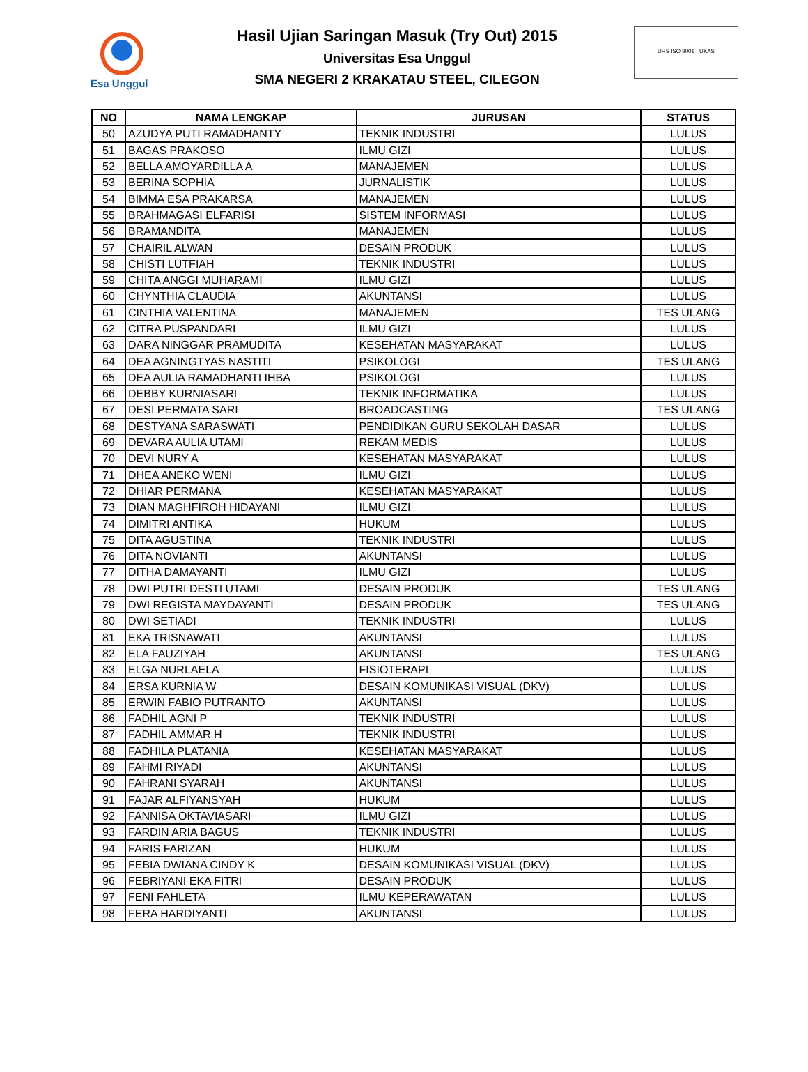Esa Unggul
Hasil Ujian Saringan Masuk (Try Out) 2015
Universitas Esa Unggul
SMA NEGERI 2 KRAKATAU STEEL, CILEGON
URS ISO 9001 · UKAS
| NO | NAMA LENGKAP | JURUSAN | STATUS |
| --- | --- | --- | --- |
| 50 | AZUDYA PUTI RAMADHANTY | TEKNIK INDUSTRI | LULUS |
| 51 | BAGAS PRAKOSO | ILMU GIZI | LULUS |
| 52 | BELLA AMOYARDILLA A | MANAJEMEN | LULUS |
| 53 | BERINA SOPHIA | JURNALISTIK | LULUS |
| 54 | BIMMA ESA PRAKARSA | MANAJEMEN | LULUS |
| 55 | BRAHMAGASI ELFARISI | SISTEM INFORMASI | LULUS |
| 56 | BRAMANDITA | MANAJEMEN | LULUS |
| 57 | CHAIRIL ALWAN | DESAIN PRODUK | LULUS |
| 58 | CHISTI LUTFIAH | TEKNIK INDUSTRI | LULUS |
| 59 | CHITA ANGGI MUHARAMI | ILMU GIZI | LULUS |
| 60 | CHYNTHIA CLAUDIA | AKUNTANSI | LULUS |
| 61 | CINTHIA VALENTINA | MANAJEMEN | TES ULANG |
| 62 | CITRA PUSPANDARI | ILMU GIZI | LULUS |
| 63 | DARA NINGGAR PRAMUDITA | KESEHATAN MASYARAKAT | LULUS |
| 64 | DEA AGNINGTYAS NASTITI | PSIKOLOGI | TES ULANG |
| 65 | DEA AULIA RAMADHANTI IHBA | PSIKOLOGI | LULUS |
| 66 | DEBBY KURNIASARI | TEKNIK INFORMATIKA | LULUS |
| 67 | DESI PERMATA SARI | BROADCASTING | TES ULANG |
| 68 | DESTYANA SARASWATI | PENDIDIKAN GURU SEKOLAH DASAR | LULUS |
| 69 | DEVARA AULIA UTAMI | REKAM MEDIS | LULUS |
| 70 | DEVI NURY A | KESEHATAN MASYARAKAT | LULUS |
| 71 | DHEA ANEKO WENI | ILMU GIZI | LULUS |
| 72 | DHIAR PERMANA | KESEHATAN MASYARAKAT | LULUS |
| 73 | DIAN MAGHFIROH HIDAYANI | ILMU GIZI | LULUS |
| 74 | DIMITRI ANTIKA | HUKUM | LULUS |
| 75 | DITA AGUSTINA | TEKNIK INDUSTRI | LULUS |
| 76 | DITA NOVIANTI | AKUNTANSI | LULUS |
| 77 | DITHA DAMAYANTI | ILMU GIZI | LULUS |
| 78 | DWI PUTRI DESTI UTAMI | DESAIN PRODUK | TES ULANG |
| 79 | DWI REGISTA MAYDAYANTI | DESAIN PRODUK | TES ULANG |
| 80 | DWI SETIADI | TEKNIK INDUSTRI | LULUS |
| 81 | EKA TRISNAWATI | AKUNTANSI | LULUS |
| 82 | ELA FAUZIYAH | AKUNTANSI | TES ULANG |
| 83 | ELGA NURLAELA | FISIOTERAPI | LULUS |
| 84 | ERSA KURNIA W | DESAIN KOMUNIKASI VISUAL (DKV) | LULUS |
| 85 | ERWIN FABIO PUTRANTO | AKUNTANSI | LULUS |
| 86 | FADHIL AGNI P | TEKNIK INDUSTRI | LULUS |
| 87 | FADHIL AMMAR H | TEKNIK INDUSTRI | LULUS |
| 88 | FADHILA PLATANIA | KESEHATAN MASYARAKAT | LULUS |
| 89 | FAHMI RIYADI | AKUNTANSI | LULUS |
| 90 | FAHRANI SYARAH | AKUNTANSI | LULUS |
| 91 | FAJAR ALFIYANSYAH | HUKUM | LULUS |
| 92 | FANNISA OKTAVIASARI | ILMU GIZI | LULUS |
| 93 | FARDIN ARIA BAGUS | TEKNIK INDUSTRI | LULUS |
| 94 | FARIS FARIZAN | HUKUM | LULUS |
| 95 | FEBIA DWIANA CINDY K | DESAIN KOMUNIKASI VISUAL (DKV) | LULUS |
| 96 | FEBRIYANI EKA FITRI | DESAIN PRODUK | LULUS |
| 97 | FENI FAHLETA | ILMU KEPERAWATAN | LULUS |
| 98 | FERA HARDIYANTI | AKUNTANSI | LULUS |